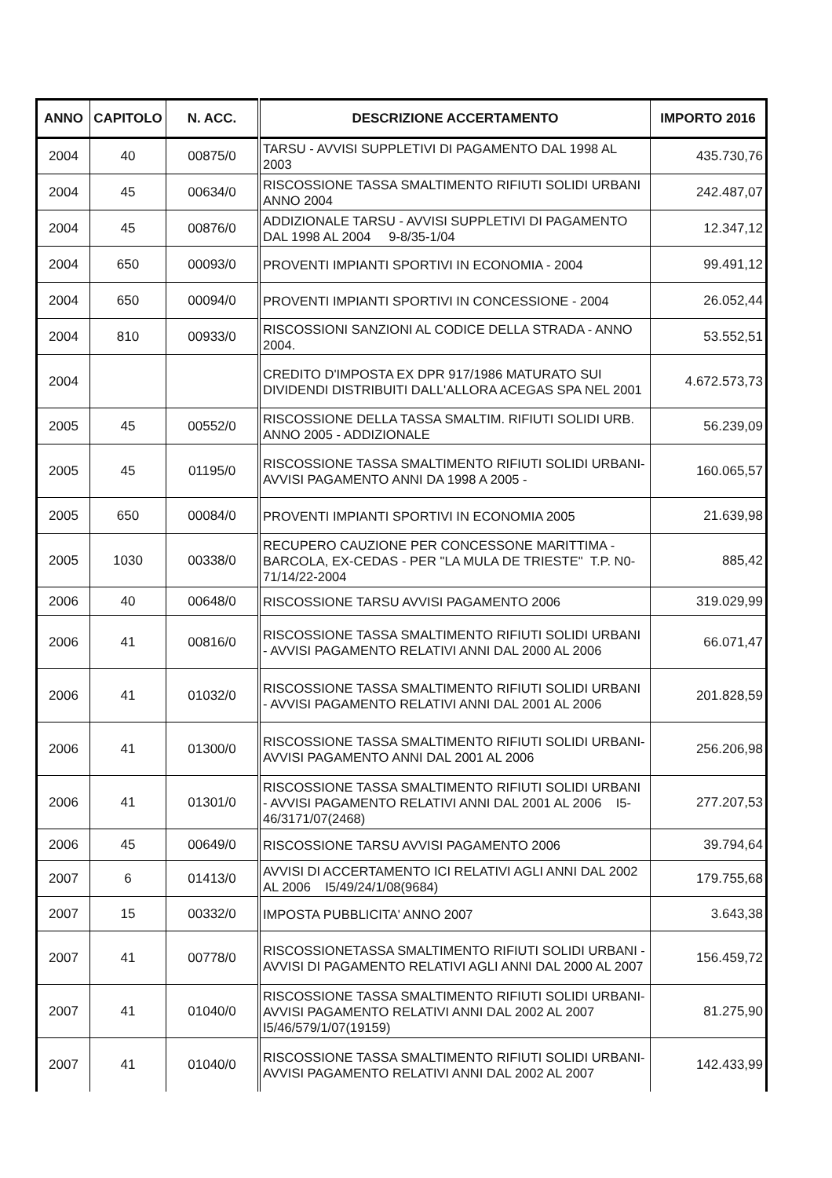| ANNO | CAPITOLO | N. ACC. | DESCRIZIONE ACCERTAMENTO | IMPORTO 2016 |
| --- | --- | --- | --- | --- |
| 2004 | 40 | 00875/0 | TARSU - AVVISI SUPPLETIVI DI PAGAMENTO DAL 1998 AL 2003 | 435.730,76 |
| 2004 | 45 | 00634/0 | RISCOSSIONE TASSA SMALTIMENTO RIFIUTI SOLIDI URBANI ANNO 2004 | 242.487,07 |
| 2004 | 45 | 00876/0 | ADDIZIONALE TARSU - AVVISI SUPPLETIVI DI PAGAMENTO DAL 1998 AL 2004 9-8/35-1/04 | 12.347,12 |
| 2004 | 650 | 00093/0 | PROVENTI IMPIANTI SPORTIVI IN ECONOMIA - 2004 | 99.491,12 |
| 2004 | 650 | 00094/0 | PROVENTI IMPIANTI SPORTIVI IN CONCESSIONE - 2004 | 26.052,44 |
| 2004 | 810 | 00933/0 | RISCOSSIONI SANZIONI AL CODICE DELLA STRADA - ANNO 2004. | 53.552,51 |
| 2004 | | | CREDITO D'IMPOSTA EX DPR 917/1986 MATURATO SUI DIVIDENDI DISTRIBUITI DALL'ALLORA ACEGAS SPA NEL 2001 | 4.672.573,73 |
| 2005 | 45 | 00552/0 | RISCOSSIONE DELLA TASSA SMALTIM. RIFIUTI SOLIDI URB. ANNO 2005 - ADDIZIONALE | 56.239,09 |
| 2005 | 45 | 01195/0 | RISCOSSIONE TASSA SMALTIMENTO RIFIUTI SOLIDI URBANI-AVVISI PAGAMENTO ANNI DA 1998 A 2005 - | 160.065,57 |
| 2005 | 650 | 00084/0 | PROVENTI IMPIANTI SPORTIVI IN ECONOMIA 2005 | 21.639,98 |
| 2005 | 1030 | 00338/0 | RECUPERO CAUZIONE PER CONCESSONE MARITTIMA - BARCOLA, EX-CEDAS - PER "LA MULA DE TRIESTE" T.P. N0-71/14/22-2004 | 885,42 |
| 2006 | 40 | 00648/0 | RISCOSSIONE TARSU AVVISI PAGAMENTO 2006 | 319.029,99 |
| 2006 | 41 | 00816/0 | RISCOSSIONE TASSA SMALTIMENTO RIFIUTI SOLIDI URBANI - AVVISI PAGAMENTO RELATIVI ANNI DAL 2000 AL 2006 | 66.071,47 |
| 2006 | 41 | 01032/0 | RISCOSSIONE TASSA SMALTIMENTO RIFIUTI SOLIDI URBANI - AVVISI PAGAMENTO RELATIVI ANNI DAL 2001 AL 2006 | 201.828,59 |
| 2006 | 41 | 01300/0 | RISCOSSIONE TASSA SMALTIMENTO RIFIUTI SOLIDI URBANI-AVVISI PAGAMENTO ANNI DAL 2001 AL 2006 | 256.206,98 |
| 2006 | 41 | 01301/0 | RISCOSSIONE TASSA SMALTIMENTO RIFIUTI SOLIDI URBANI - AVVISI PAGAMENTO RELATIVI ANNI DAL 2001 AL 2006 I5-46/3171/07(2468) | 277.207,53 |
| 2006 | 45 | 00649/0 | RISCOSSIONE TARSU AVVISI PAGAMENTO 2006 | 39.794,64 |
| 2007 | 6 | 01413/0 | AVVISI DI ACCERTAMENTO ICI RELATIVI AGLI ANNI DAL 2002 AL 2006 I5/49/24/1/08(9684) | 179.755,68 |
| 2007 | 15 | 00332/0 | IMPOSTA PUBBLICITA' ANNO 2007 | 3.643,38 |
| 2007 | 41 | 00778/0 | RISCOSSIONETASSA SMALTIMENTO RIFIUTI SOLIDI URBANI - AVVISI DI PAGAMENTO RELATIVI AGLI ANNI DAL 2000 AL 2007 | 156.459,72 |
| 2007 | 41 | 01040/0 | RISCOSSIONE TASSA SMALTIMENTO RIFIUTI SOLIDI URBANI-AVVISI PAGAMENTO RELATIVI ANNI DAL 2002 AL 2007 I5/46/579/1/07(19159) | 81.275,90 |
| 2007 | 41 | 01040/0 | RISCOSSIONE TASSA SMALTIMENTO RIFIUTI SOLIDI URBANI-AVVISI PAGAMENTO RELATIVI ANNI DAL 2002 AL 2007 | 142.433,99 |